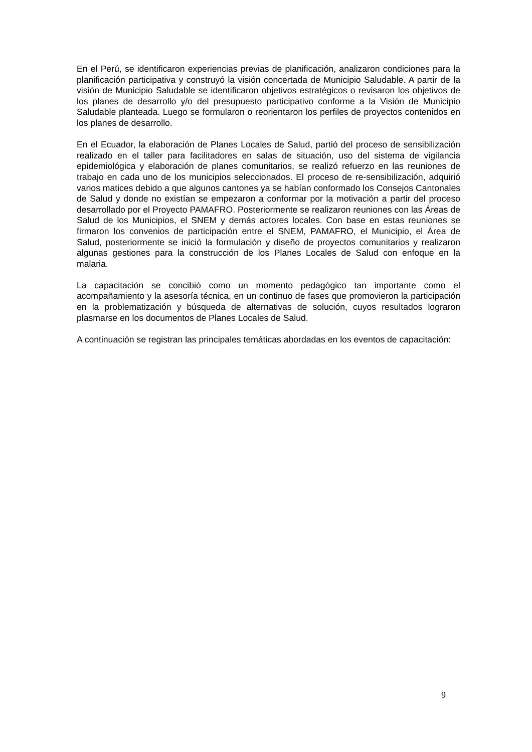En el Perú, se identificaron experiencias previas de planificación, analizaron condiciones para la planificación participativa y construyó la visión concertada de Municipio Saludable. A partir de la visión de Municipio Saludable se identificaron objetivos estratégicos o revisaron los objetivos de los planes de desarrollo y/o del presupuesto participativo conforme a la Visión de Municipio Saludable planteada. Luego se formularon o reorientaron los perfiles de proyectos contenidos en los planes de desarrollo.
En el Ecuador, la elaboración de Planes Locales de Salud, partió del proceso de sensibilización realizado en el taller para facilitadores en salas de situación, uso del sistema de vigilancia epidemiológica y elaboración de planes comunitarios, se realizó refuerzo en las reuniones de trabajo en cada uno de los municipios seleccionados. El proceso de re-sensibilización, adquirió varios matices debido a que algunos cantones ya se habían conformado los Consejos Cantonales de Salud y donde no existían se empezaron a conformar por la motivación a partir del proceso desarrollado por el Proyecto PAMAFRO. Posteriormente se realizaron reuniones con las Áreas de Salud de los Municipios, el SNEM y demás actores locales. Con base en estas reuniones se firmaron los convenios de participación entre el SNEM, PAMAFRO, el Municipio, el Área de Salud, posteriormente se inició la formulación y diseño de proyectos comunitarios y realizaron algunas gestiones para la construcción de los Planes Locales de Salud con enfoque en la malaria.
La capacitación se concibió como un momento pedagógico tan importante como el acompañamiento y la asesoría técnica, en un continuo de fases que promovieron la participación en la problematización y búsqueda de alternativas de solución, cuyos resultados lograron plasmarse en los documentos de Planes Locales de Salud.
A continuación se registran las principales temáticas abordadas en los eventos de capacitación:
9